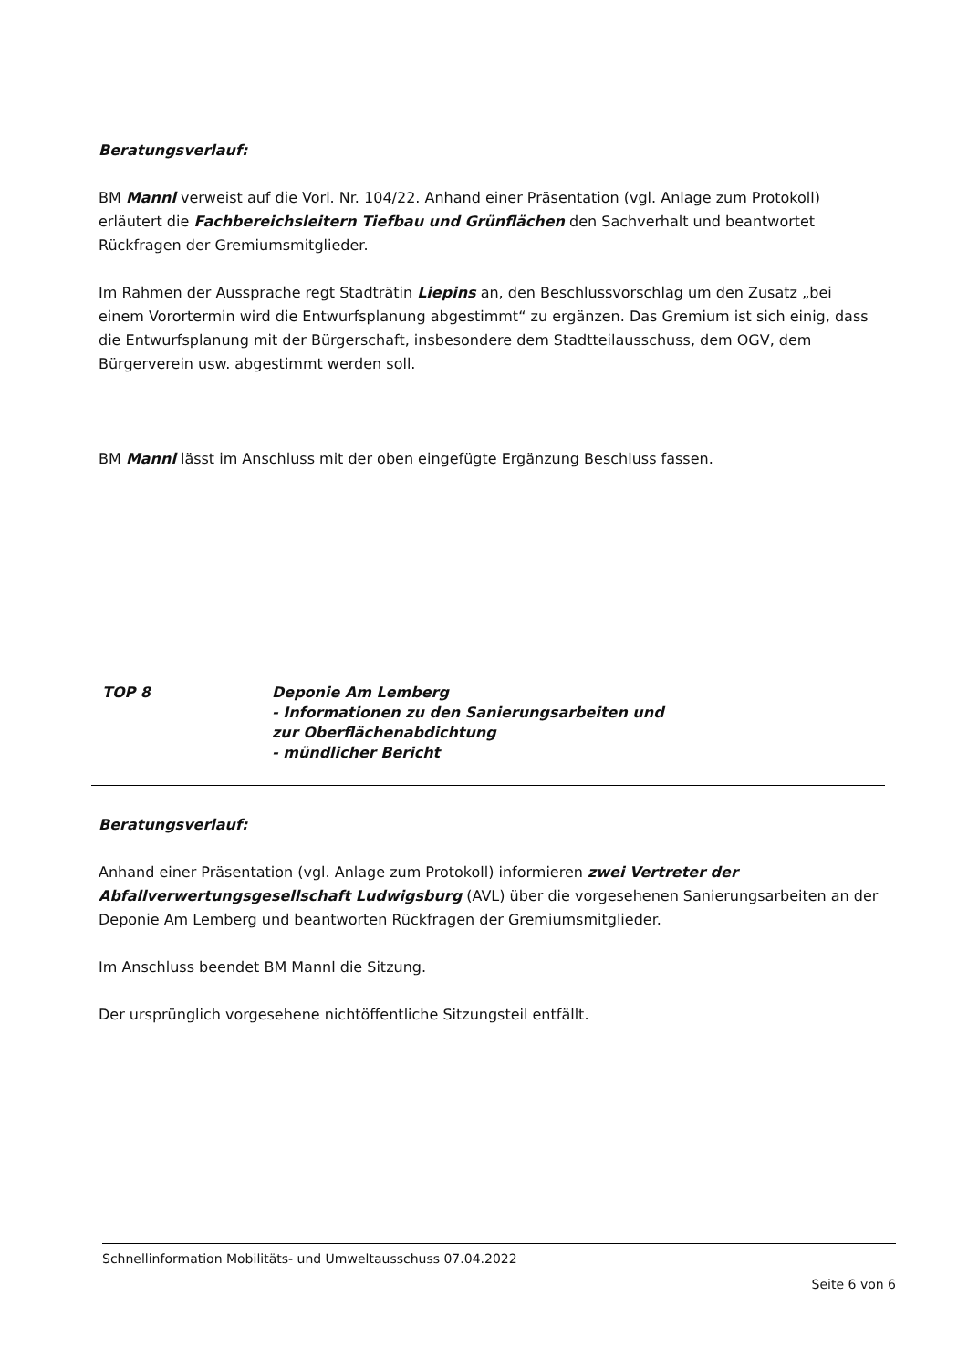Beratungsverlauf:
BM Mannl verweist auf die Vorl. Nr. 104/22. Anhand einer Präsentation (vgl. Anlage zum Protokoll) erläutert die Fachbereichsleitern Tiefbau und Grünflächen den Sachverhalt und beantwortet Rückfragen der Gremiumsmitglieder.
Im Rahmen der Aussprache regt Stadträtin Liepins an, den Beschlussvorschlag um den Zusatz „bei einem Vorortermin wird die Entwurfsplanung abgestimmt“ zu ergänzen. Das Gremium ist sich einig, dass die Entwurfsplanung mit der Bürgerschaft, insbesondere dem Stadtteilausschuss, dem OGV, dem Bürgerverein usw. abgestimmt werden soll.
BM Mannl lässt im Anschluss mit der oben eingefügte Ergänzung Beschluss fassen.
TOP 8 Deponie Am Lemberg
- Informationen zu den Sanierungsarbeiten und
zur Oberflächenabdichtung
- mündlicher Bericht
Beratungsverlauf:
Anhand einer Präsentation (vgl. Anlage zum Protokoll) informieren zwei Vertreter der Abfallverwertungsgesellschaft Ludwigsburg (AVL) über die vorgesehenen Sanierungsarbeiten an der Deponie Am Lemberg und beantworten Rückfragen der Gremiumsmitglieder.
Im Anschluss beendet BM Mannl die Sitzung.
Der ursprünglich vorgesehene nichtöffentliche Sitzungsteil entfällt.
Schnellinformation Mobilitäts- und Umweltausschuss 07.04.2022
Seite 6 von 6